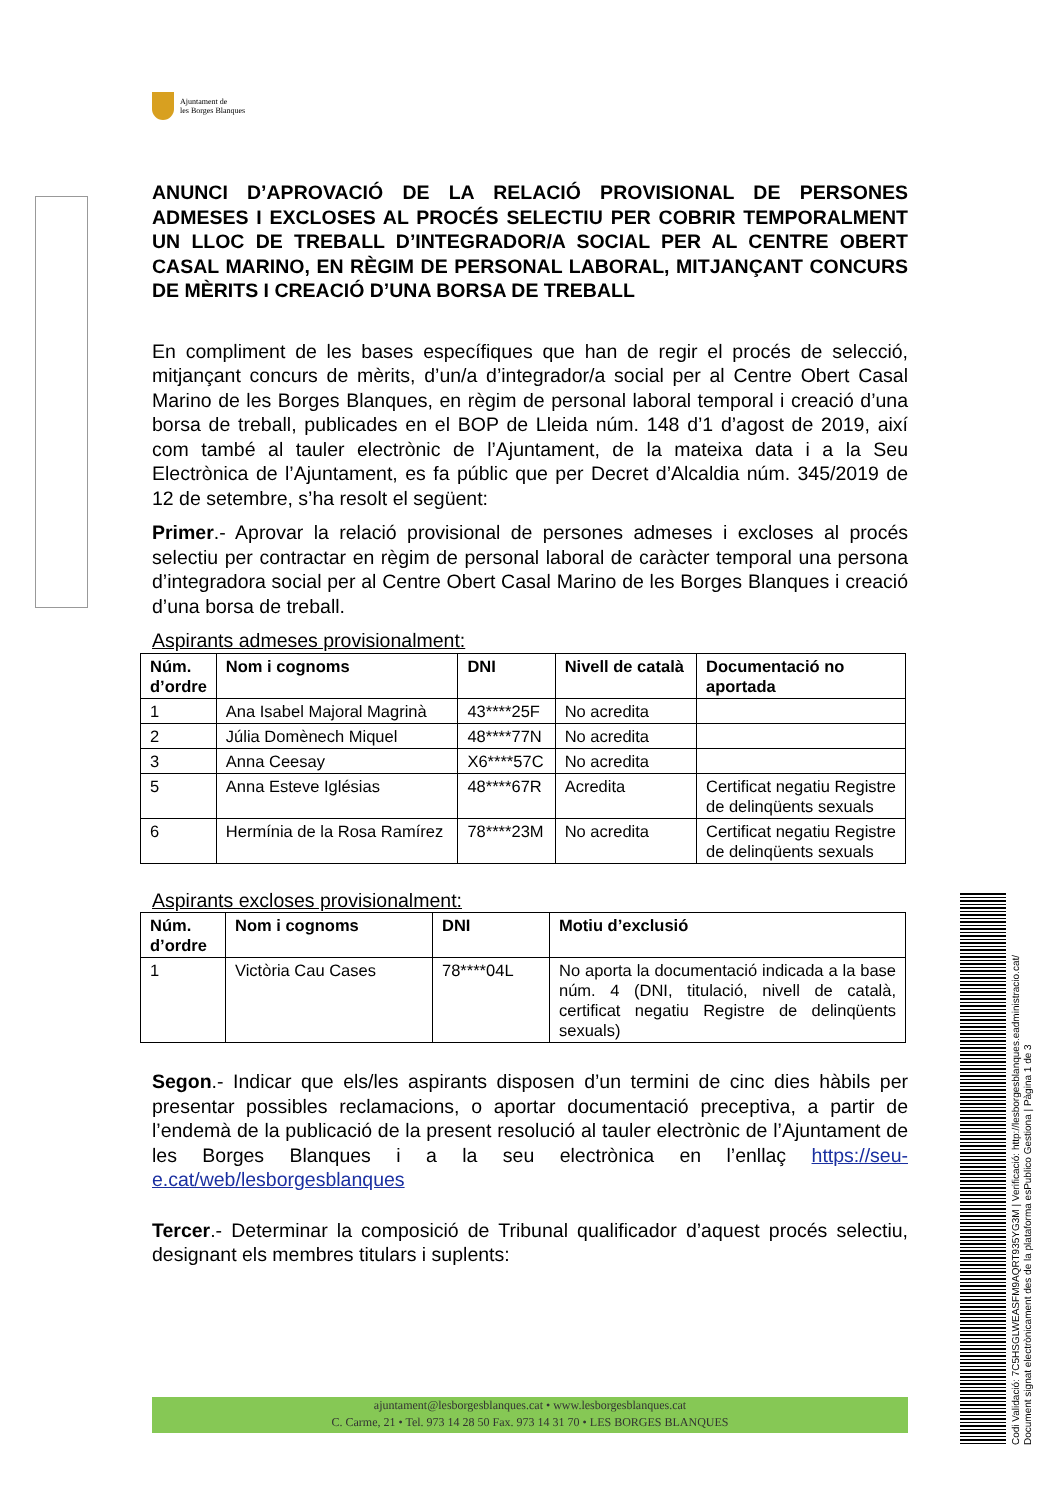Ajuntament de
les Borges Blanques
ANUNCI D’APROVACIÓ DE LA RELACIÓ PROVISIONAL DE PERSONES ADMESES I EXCLOSES AL PROCÉS SELECTIU PER COBRIR TEMPORALMENT UN LLOC DE TREBALL D’INTEGRADOR/A SOCIAL PER AL CENTRE OBERT CASAL MARINO, EN RÈGIM DE PERSONAL LABORAL, MITJANÇANT CONCURS DE MÈRITS I CREACIÓ D’UNA BORSA DE TREBALL
En compliment de les bases específiques que han de regir el procés de selecció, mitjançant concurs de mèrits, d’un/a d’integrador/a social per al Centre Obert Casal Marino de les Borges Blanques, en règim de personal laboral temporal i creació d’una borsa de treball, publicades en el BOP de Lleida núm. 148 d’1 d’agost de 2019, així com també al tauler electrònic de l’Ajuntament, de la mateixa data i a la Seu Electrònica de l’Ajuntament, es fa públic que per Decret d’Alcaldia núm. 345/2019 de 12 de setembre, s’ha resolt el següent:
Primer.- Aprovar la relació provisional de persones admeses i excloses al procés selectiu per contractar en règim de personal laboral de caràcter temporal una persona d’integradora social per al Centre Obert Casal Marino de les Borges Blanques i creació d’una borsa de treball.
Aspirants admeses provisionalment:
| Núm. d’ordre | Nom i cognoms | DNI | Nivell de català | Documentació no aportada |
| --- | --- | --- | --- | --- |
| 1 | Ana Isabel Majoral Magrinà | 43****25F | No acredita | |
| 2 | Júlia Domènech Miquel | 48****77N | No acredita | |
| 3 | Anna Ceesay | X6****57C | No acredita | |
| 5 | Anna Esteve Iglésias | 48****67R | Acredita | Certificat negatiu Registre de delinqüents sexuals |
| 6 | Hermínia de la Rosa Ramírez | 78****23M | No acredita | Certificat negatiu Registre de delinqüents sexuals |
Aspirants excloses provisionalment:
| Núm. d’ordre | Nom i cognoms | DNI | Motiu d’exclusió |
| --- | --- | --- | --- |
| 1 | Victòria Cau Cases | 78****04L | No aporta la documentació indicada a la base núm. 4 (DNI, titulació, nivell de català, certificat negatiu Registre de delinqüents sexuals) |
Segon.- Indicar que els/les aspirants disposen d’un termini de cinc dies hàbils per presentar possibles reclamacions, o aportar documentació preceptiva, a partir de l’endemà de la publicació de la present resolució al tauler electrònic de l’Ajuntament de les Borges Blanques i a la seu electrònica en l’enllaç https://seu-e.cat/web/lesborgesblanques
Tercer.- Determinar la composició de Tribunal qualificador d’aquest procés selectiu, designant els membres titulars i suplents:
ajuntament@lesborgesblanques.cat • www.lesborgesblanques.cat
C. Carme, 21 • Tel. 973 14 28 50 Fax. 973 14 31 70 • LES BORGES BLANQUES
Codi Validació: 7C5HSGLWEASFM9AQRT935YG3M | Verificació: http://lesborgesblanques.eadministracio.cat/
Document signat electrònicament des de la plataforma esPublico Gestiona | Pàgina 1 de 3